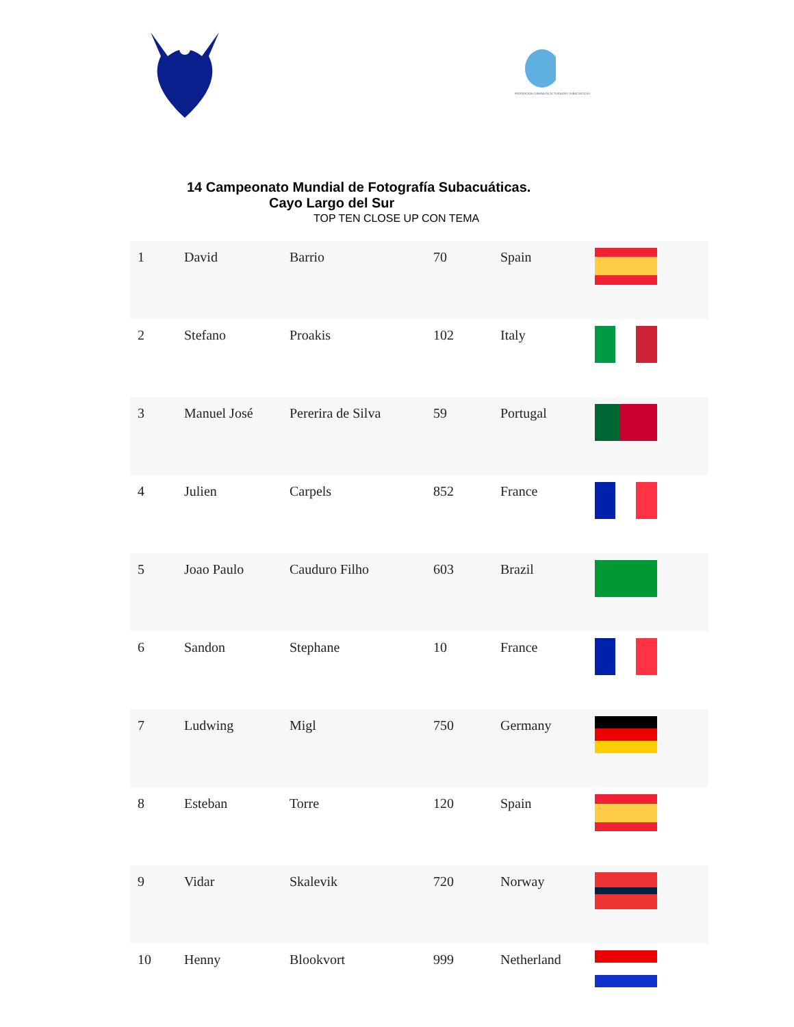FEDERACION CUBANA DE ACTIVIDADES SUBACUATICAS
14 Campeonato Mundial de Fotografía Subacuáticas.
Cayo Largo del Sur
TOP TEN CLOSE UP CON TEMA
| 1 | David | Barrio | 70 | Spain | |
| 2 | Stefano | Proakis | 102 | Italy | |
| 3 | Manuel José | Pererira de Silva | 59 | Portugal | |
| 4 | Julien | Carpels | 852 | France | |
| 5 | Joao Paulo | Cauduro Filho | 603 | Brazil | |
| 6 | Sandon | Stephane | 10 | France | |
| 7 | Ludwing | Migl | 750 | Germany | |
| 8 | Esteban | Torre | 120 | Spain | |
| 9 | Vidar | Skalevik | 720 | Norway | |
| 10 | Henny | Blookvort | 999 | Netherland | |